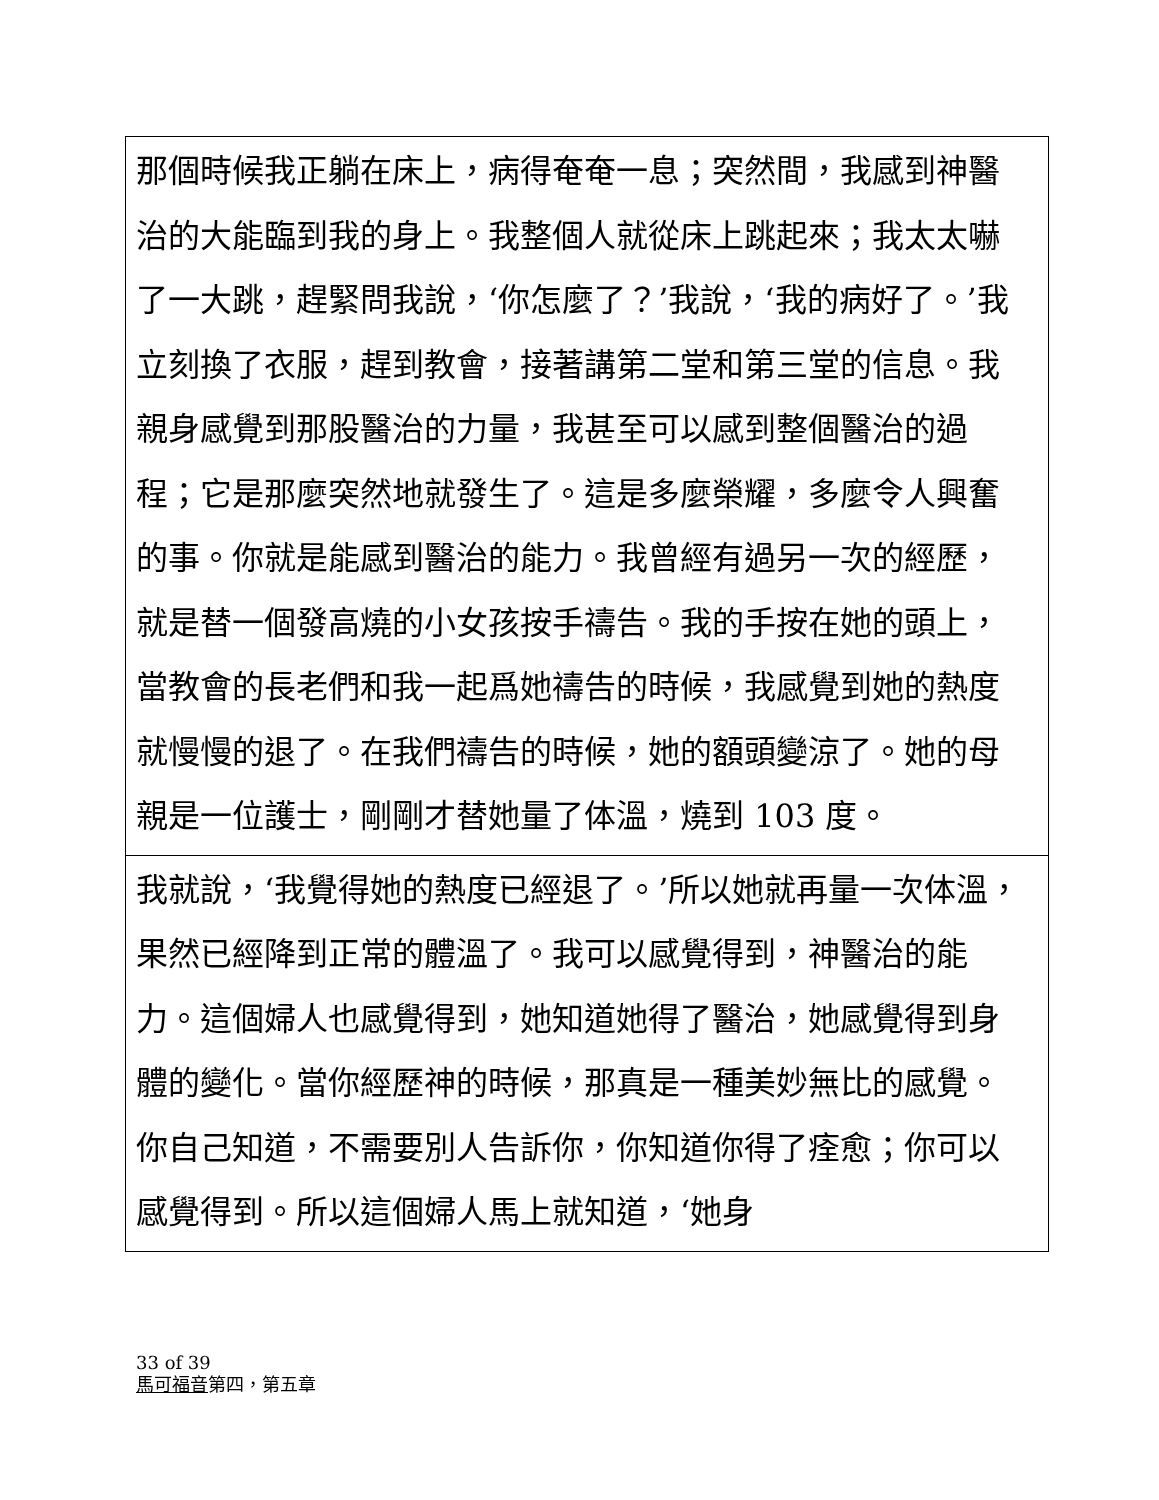| 那個時候我正躺在床上，病得奄奄一息；突然間，我感到神醫治的大能臨到我的身上。我整個人就從床上跳起來；我太太嚇了一大跳，趕緊問我說，‘你怎麼了？’我說，‘我的病好了。’我立刻換了衣服，趕到教會，接著講第二堂和第三堂的信息。我親身感覺到那股醫治的力量，我甚至可以感到整個醫治的過程；它是那麼突然地就發生了。這是多麼榮耀，多麼令人興奮的事。你就是能感到醫治的能力。我曾經有過另一次的經歷，就是替一個發高燒的小女孩按手禱告。我的手按在她的頭上，當教會的長老們和我一起爲她禱告的時候，我感覺到她的熱度就慢慢的退了。在我們禱告的時候，她的額頭變涼了。她的母親是一位護士，剛剛才替她量了体溫，燒到 103 度。 |
| 我就說，‘我覺得她的熱度已經退了。’所以她就再量一次体溫，果然已經降到正常的體溫了。我可以感覺得到，神醫治的能力。這個婦人也感覺得到，她知道她得了醫治，她感覺得到身體的變化。當你經歷神的時候，那真是一種美妙無比的感覺。你自己知道，不需要別人告訴你，你知道你得了痊愈；你可以感覺得到。所以這個婦人馬上就知道，‘她身 |
33 of 39
馬可福音第四，第五章